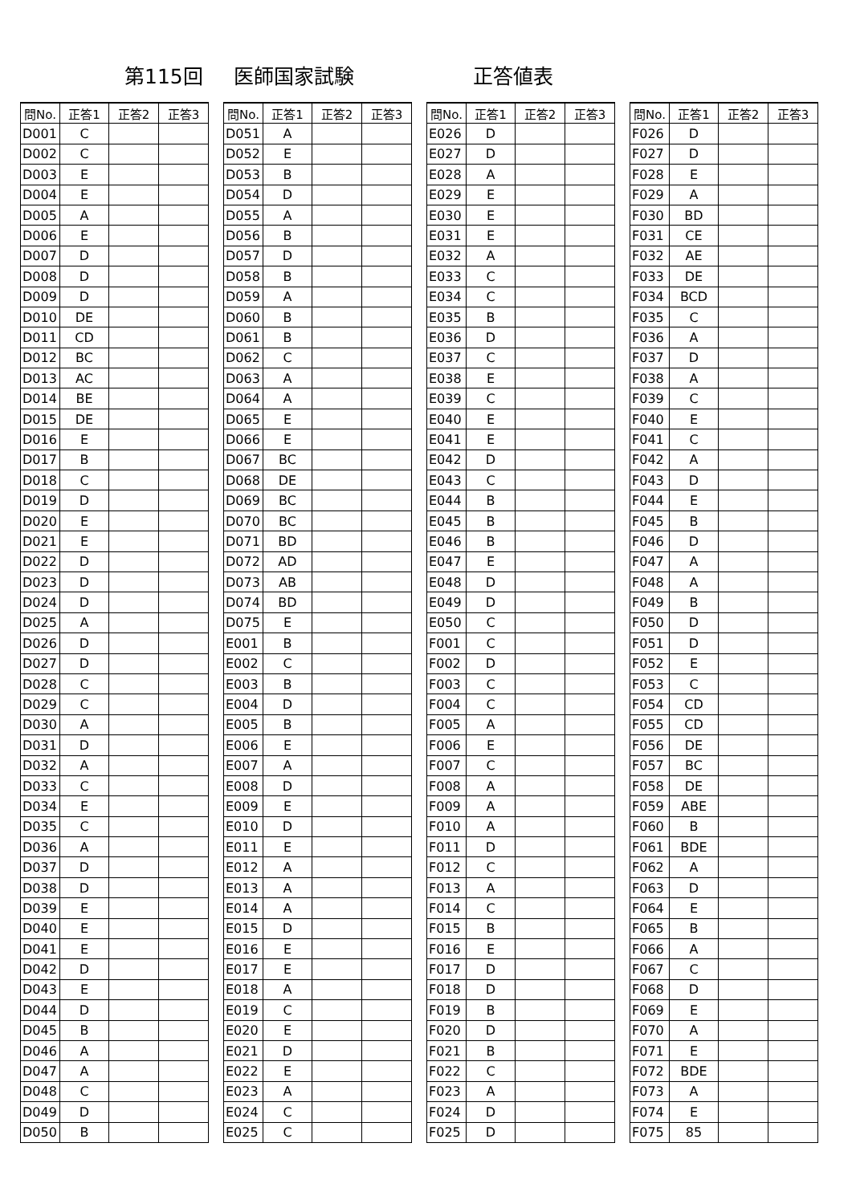第115回 医師国家試験 正答値表
| 問No. | 正答1 | 正答2 | 正答3 |
| --- | --- | --- | --- |
| D001 | C | | |
| D002 | C | | |
| D003 | E | | |
| D004 | E | | |
| D005 | A | | |
| D006 | E | | |
| D007 | D | | |
| D008 | D | | |
| D009 | D | | |
| D010 | DE | | |
| D011 | CD | | |
| D012 | BC | | |
| D013 | AC | | |
| D014 | BE | | |
| D015 | DE | | |
| D016 | E | | |
| D017 | B | | |
| D018 | C | | |
| D019 | D | | |
| D020 | E | | |
| D021 | E | | |
| D022 | D | | |
| D023 | D | | |
| D024 | D | | |
| D025 | A | | |
| D026 | D | | |
| D027 | D | | |
| D028 | C | | |
| D029 | C | | |
| D030 | A | | |
| D031 | D | | |
| D032 | A | | |
| D033 | C | | |
| D034 | E | | |
| D035 | C | | |
| D036 | A | | |
| D037 | D | | |
| D038 | D | | |
| D039 | E | | |
| D040 | E | | |
| D041 | E | | |
| D042 | D | | |
| D043 | E | | |
| D044 | D | | |
| D045 | B | | |
| D046 | A | | |
| D047 | A | | |
| D048 | C | | |
| D049 | D | | |
| D050 | B | | |
| 問No. | 正答1 | 正答2 | 正答3 |
| --- | --- | --- | --- |
| D051 | A | | |
| D052 | E | | |
| D053 | B | | |
| D054 | D | | |
| D055 | A | | |
| D056 | B | | |
| D057 | D | | |
| D058 | B | | |
| D059 | A | | |
| D060 | B | | |
| D061 | B | | |
| D062 | C | | |
| D063 | A | | |
| D064 | A | | |
| D065 | E | | |
| D066 | E | | |
| D067 | BC | | |
| D068 | DE | | |
| D069 | BC | | |
| D070 | BC | | |
| D071 | BD | | |
| D072 | AD | | |
| D073 | AB | | |
| D074 | BD | | |
| D075 | E | | |
| E001 | B | | |
| E002 | C | | |
| E003 | B | | |
| E004 | D | | |
| E005 | B | | |
| E006 | E | | |
| E007 | A | | |
| E008 | D | | |
| E009 | E | | |
| E010 | D | | |
| E011 | E | | |
| E012 | A | | |
| E013 | A | | |
| E014 | A | | |
| E015 | D | | |
| E016 | E | | |
| E017 | E | | |
| E018 | A | | |
| E019 | C | | |
| E020 | E | | |
| E021 | D | | |
| E022 | E | | |
| E023 | A | | |
| E024 | C | | |
| E025 | C | | |
| 問No. | 正答1 | 正答2 | 正答3 |
| --- | --- | --- | --- |
| E026 | D | | |
| E027 | D | | |
| E028 | A | | |
| E029 | E | | |
| E030 | E | | |
| E031 | E | | |
| E032 | A | | |
| E033 | C | | |
| E034 | C | | |
| E035 | B | | |
| E036 | D | | |
| E037 | C | | |
| E038 | E | | |
| E039 | C | | |
| E040 | E | | |
| E041 | E | | |
| E042 | D | | |
| E043 | C | | |
| E044 | B | | |
| E045 | B | | |
| E046 | B | | |
| E047 | E | | |
| E048 | D | | |
| E049 | D | | |
| E050 | C | | |
| F001 | C | | |
| F002 | D | | |
| F003 | C | | |
| F004 | C | | |
| F005 | A | | |
| F006 | E | | |
| F007 | C | | |
| F008 | A | | |
| F009 | A | | |
| F010 | A | | |
| F011 | D | | |
| F012 | C | | |
| F013 | A | | |
| F014 | C | | |
| F015 | B | | |
| F016 | E | | |
| F017 | D | | |
| F018 | D | | |
| F019 | B | | |
| F020 | D | | |
| F021 | B | | |
| F022 | C | | |
| F023 | A | | |
| F024 | D | | |
| F025 | D | | |
| 問No. | 正答1 | 正答2 | 正答3 |
| --- | --- | --- | --- |
| F026 | D | | |
| F027 | D | | |
| F028 | E | | |
| F029 | A | | |
| F030 | BD | | |
| F031 | CE | | |
| F032 | AE | | |
| F033 | DE | | |
| F034 | BCD | | |
| F035 | C | | |
| F036 | A | | |
| F037 | D | | |
| F038 | A | | |
| F039 | C | | |
| F040 | E | | |
| F041 | C | | |
| F042 | A | | |
| F043 | D | | |
| F044 | E | | |
| F045 | B | | |
| F046 | D | | |
| F047 | A | | |
| F048 | A | | |
| F049 | B | | |
| F050 | D | | |
| F051 | D | | |
| F052 | E | | |
| F053 | C | | |
| F054 | CD | | |
| F055 | CD | | |
| F056 | DE | | |
| F057 | BC | | |
| F058 | DE | | |
| F059 | ABE | | |
| F060 | B | | |
| F061 | BDE | | |
| F062 | A | | |
| F063 | D | | |
| F064 | E | | |
| F065 | B | | |
| F066 | A | | |
| F067 | C | | |
| F068 | D | | |
| F069 | E | | |
| F070 | A | | |
| F071 | E | | |
| F072 | BDE | | |
| F073 | A | | |
| F074 | E | | |
| F075 | 85 | | |